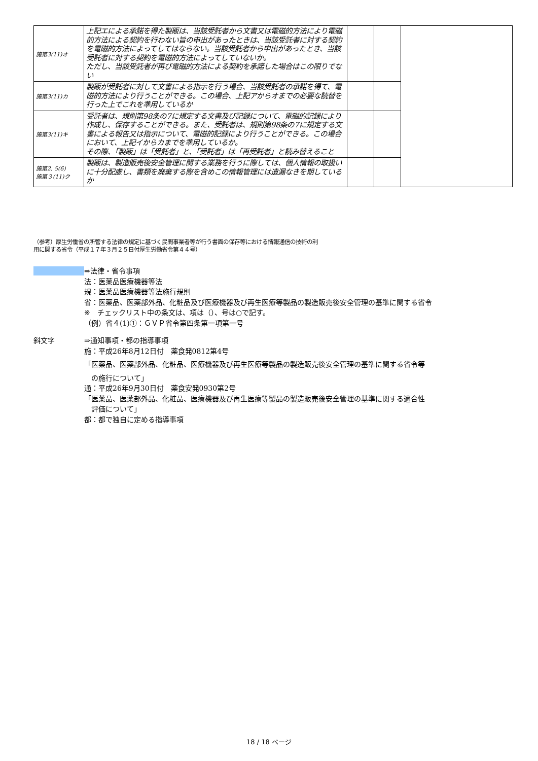| 施第3(11)オ | 上記エによる承諾を得た製販は、当該受託者から文書又は電磁的方法により電磁的方法による契約を行わない旨の申出があったときは、当該受託者に対する契約を電磁的方法によってしてはならない。当該受託者から申出があったとき、当該受託者に対する契約を電磁的方法によってしていないか。 ただし、当該受託者が再び電磁的方法による契約を承諾した場合はこの限りでない | | | |
| 施第3(11)カ | 製販が受託者に対して文書による指示を行う場合、当該受託者の承諾を得て、電磁的方法により行うことができる。この場合、上記アからオまでの必要な読替を行った上でこれを準用しているか | | | |
| 施第3(11)キ | 受託者は、規則第98条の7に規定する文書及び記録について、電磁的記録により作成し、保存することができる。また、受託者は、規則第98条の7に規定する文書による報告又は指示について、電磁的記録により行うことができる。この場合において、上記イからカまでを準用しているか。 その際、「製販」は「受託者」と、「受託者」は「再受託者」と読み替えること | | | |
| 施第2, 5(6) 施第３(11)ク | 製販は、製造販売後安全管理に関する業務を行うに際しては、個人情報の取扱いに十分配慮し、書類を廃棄する際を含めこの情報管理には遺漏なきを期しているか | | | |
（参考）厚生労働省の所管する法律の規定に基づく民間事業者等が行う書面の保存等における情報通信の技術の利
用に関する省令（平成１７年３月２５日付厚生労働省令第４４号）
⇒法律・省令事項
法：医薬品医療機器等法
規：医薬品医療機器等法施行規則
省：医薬品、医薬部外品、化粧品及び医療機器及び再生医療等製品の製造販売後安全管理の基準に関する省令
※　チェックリスト中の条文は、項は（）、号は○で記す。
（例）省４(1)①：ＧＶＰ省令第四条第一項第一号
斜文字 ⇒通知事項・都の指導事項
施：平成26年8月12日付　薬食発0812第4号
「医薬品、医薬部外品、化粧品、医療機器及び再生医療等製品の製造販売後安全管理の基準に関する省令等
　の施行について」
通：平成26年9月30日付　薬食安発0930第2号
「医薬品、医薬部外品、化粧品、医療機器及び再生医療等製品の製造販売後安全管理の基準に関する適合性
　評価について」
都：都で独自に定める指導事項
18 / 18 ページ